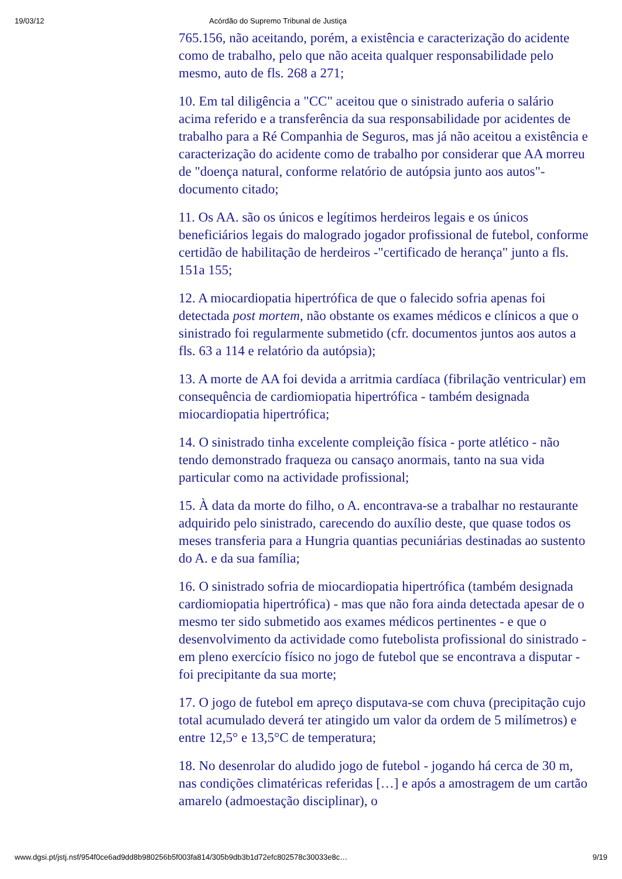19/03/12 Acórdão do Supremo Tribunal de Justiça
765.156, não aceitando, porém, a existência e caracterização do acidente como de trabalho, pelo que não aceita qualquer responsabilidade pelo mesmo, auto de fls. 268 a 271;
10. Em tal diligência a "CC" aceitou que o sinistrado auferia o salário acima referido e a transferência da sua responsabilidade por acidentes de trabalho para a Ré Companhia de Seguros, mas já não aceitou a existência e caracterização do acidente como de trabalho por considerar que AA morreu de "doença natural, conforme relatório de autópsia junto aos autos"- documento citado;
11. Os AA. são os únicos e legítimos herdeiros legais e os únicos beneficiários legais do malogrado jogador profissional de futebol, conforme certidão de habilitação de herdeiros -"certificado de herança" junto a fls. 151a 155;
12. A miocardiopatia hipertrófica de que o falecido sofria apenas foi detectada post mortem, não obstante os exames médicos e clínicos a que o sinistrado foi regularmente submetido (cfr. documentos juntos aos autos a fls. 63 a 114 e relatório da autópsia);
13. A morte de AA foi devida a arritmia cardíaca (fibrilação ventricular) em consequência de cardiomiopatia hipertrófica - também designada miocardiopatia hipertrófica;
14. O sinistrado tinha excelente compleição física - porte atlético - não tendo demonstrado fraqueza ou cansaço anormais, tanto na sua vida particular como na actividade profissional;
15. À data da morte do filho, o A. encontrava-se a trabalhar no restaurante adquirido pelo sinistrado, carecendo do auxílio deste, que quase todos os meses transferia para a Hungria quantias pecuniárias destinadas ao sustento do A. e da sua família;
16. O sinistrado sofria de miocardiopatia hipertrófica (também designada cardiomiopatia hipertrófica) - mas que não fora ainda detectada apesar de o mesmo ter sido submetido aos exames médicos pertinentes - e que o desenvolvimento da actividade como futebolista profissional do sinistrado - em pleno exercício físico no jogo de futebol que se encontrava a disputar - foi precipitante da sua morte;
17. O jogo de futebol em apreço disputava-se com chuva (precipitação cujo total acumulado deverá ter atingido um valor da ordem de 5 milímetros) e entre 12,5° e 13,5°C de temperatura;
18. No desenrolar do aludido jogo de futebol - jogando há cerca de 30 m, nas condições climatéricas referidas […] e após a amostragem de um cartão amarelo (admoestação disciplinar), o
www.dgsi.pt/jstj.nsf/954f0ce6ad9dd8b980256b5f003fa814/305b9db3b1d72efc802578c30033e8c… 9/19